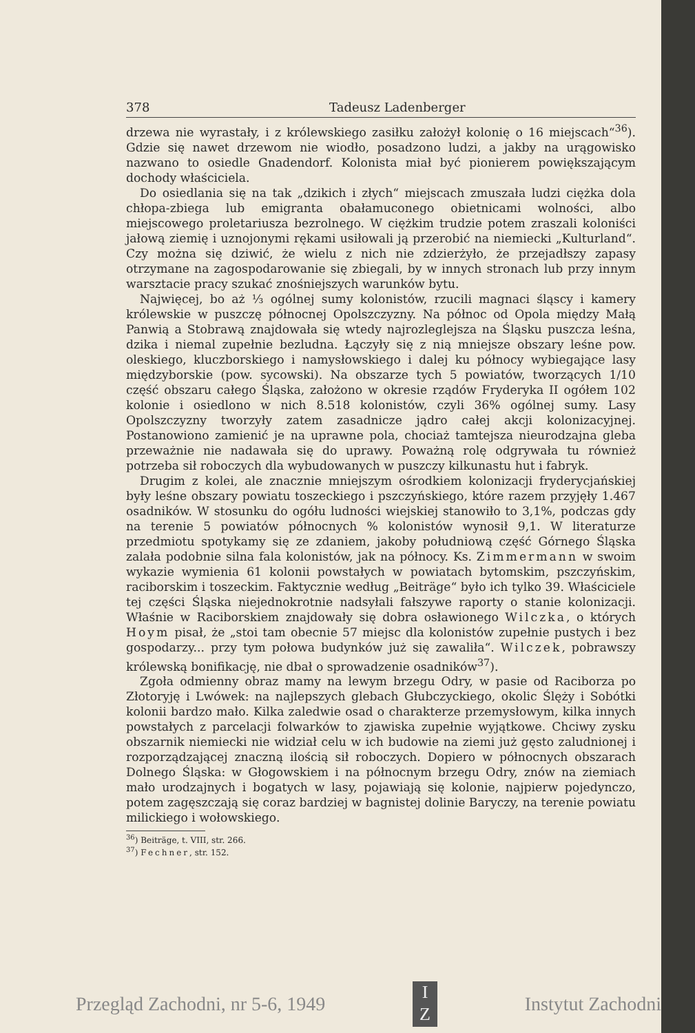378 Tadeusz Ladenberger
drzewa nie wyrastały, i z królewskiego zasiłku założył kolonię o 16 miejscach“<sup>36</sup>). Gdzie się nawet drzewom nie wiodło, posadzono ludzi, a jakby na urągowisko nazwano to osiedle Gnadendorf. Kolonista miał być pionierem powiększającym dochody właściciela.
Do osiedlania się na tak „dzikich i złych“ miejscach zmuszała ludzi ciężka dola chłopa-zbiega lub emigranta obałamuconego obietnicami wolności, albo miejscowego proletariusza bezrolnego. W ciężkim trudzie potem zraszali koloniści jałową ziemię i uznojonymi rękami usiłowali ją przerobić na niemiecki „Kulturland“. Czy można się dziwić, że wielu z nich nie zdzierżyło, że przejadłszy zapasy otrzymane na zagospodarowanie się zbiegali, by w innych stronach lub przy innym warsztacie pracy szukać znośniejszych warunków bytu.
Najwięcej, bo aż ⅓ ogólnej sumy kolonistów, rzucili magnaci śląscy i kamery królewskie w puszczę północnej Opolszczyzny. Na północ od Opola między Małą Panwią a Stobrawą znajdowała się wtedy najrozleglejsza na Śląsku puszcza leśna, dzika i niemal zupełnie bezludna. Łączyły się z nią mniejsze obszary leśne pow. oleskiego, kluczborskiego i namysłowskiego i dalej ku północy wybiegające lasy międzyborskie (pow. sycowski). Na obszarze tych 5 powiatów, tworzących 1/10 część obszaru całego Śląska, założono w okresie rządów Fryderyka II ogółem 102 kolonie i osiedlono w nich 8.518 kolonistów, czyli 36% ogólnej sumy. Lasy Opolszczyzny tworzyły zatem zasadnicze jądro całej akcji kolonizacyjnej. Postanowiono zamienić je na uprawne pola, chociaż tamtejsza nieurodzajna gleba przeważnie nie nadawała się do uprawy. Poważną rolę odgrywała tu również potrzeba sił roboczych dla wybudowanych w puszczy kilkunastu hut i fabryk.
Drugim z kolei, ale znacznie mniejszym ośrodkiem kolonizacji fryderycjańskiej były leśne obszary powiatu toszeckiego i pszczyńskiego, które razem przyjęły 1.467 osadników. W stosunku do ogółu ludności wiejskiej stanowiło to 3,1%, podczas gdy na terenie 5 powiatów północnych % kolonistów wynosił 9,1. W literaturze przedmiotu spotykamy się ze zdaniem, jakoby południową część Górnego Śląska zalała podobnie silna fala kolonistów, jak na północy. Ks. Zimmermann w swoim wykazie wymienia 61 kolonii powstałych w powiatach bytomskim, pszczyńskim, raciborskim i toszeckim. Faktycznie według „Beiträge“ było ich tylko 39. Właściciele tej części Śląska niejednokrotnie nadsyłali fałszywe raporty o stanie kolonizacji. Właśnie w Raciborskiem znajdowały się dobra osławionego Wilczka, o których Hoym pisał, że „stoi tam obecnie 57 miejsc dla kolonistów zupełnie pustych i bez gospodarzy... przy tym połowa budynków już się zawaliła“. Wilczek, pobrawszy królewską bonifikację, nie dbał o sprowadzenie osadników<sup>37</sup>).
Zgoła odmienny obraz mamy na lewym brzegu Odry, w pasie od Raciborza po Złotoryję i Lwówek: na najlepszych glebach Głubczyckiego, okolic Ślęży i Sobótki kolonii bardzo mało. Kilka zaledwie osad o charakterze przemysłowym, kilka innych powstałych z parcelacji folwarków to zjawiska zupełnie wyjątkowe. Chciwy zysku obszarnik niemiecki nie widział celu w ich budowie na ziemi już gęsto zaludnionej i rozporządzającej znaczną ilością sił roboczych. Dopiero w północnych obszarach Dolnego Śląska: w Głogowskiem i na północnym brzegu Odry, znów na ziemiach mało urodzajnych i bogatych w lasy, pojawiają się kolonie, najpierw pojedynczo, potem zagęszczają się coraz bardziej w bagnistej dolinie Baryczy, na terenie powiatu milickiego i wołowskiego.
<sup>36</sup>) Beiträge, t. VIII, str. 266.
<sup>37</sup>) Fechner, str. 152.
Przegląd Zachodni, nr 5-6, 1949 I
Z Instytut Zachodni